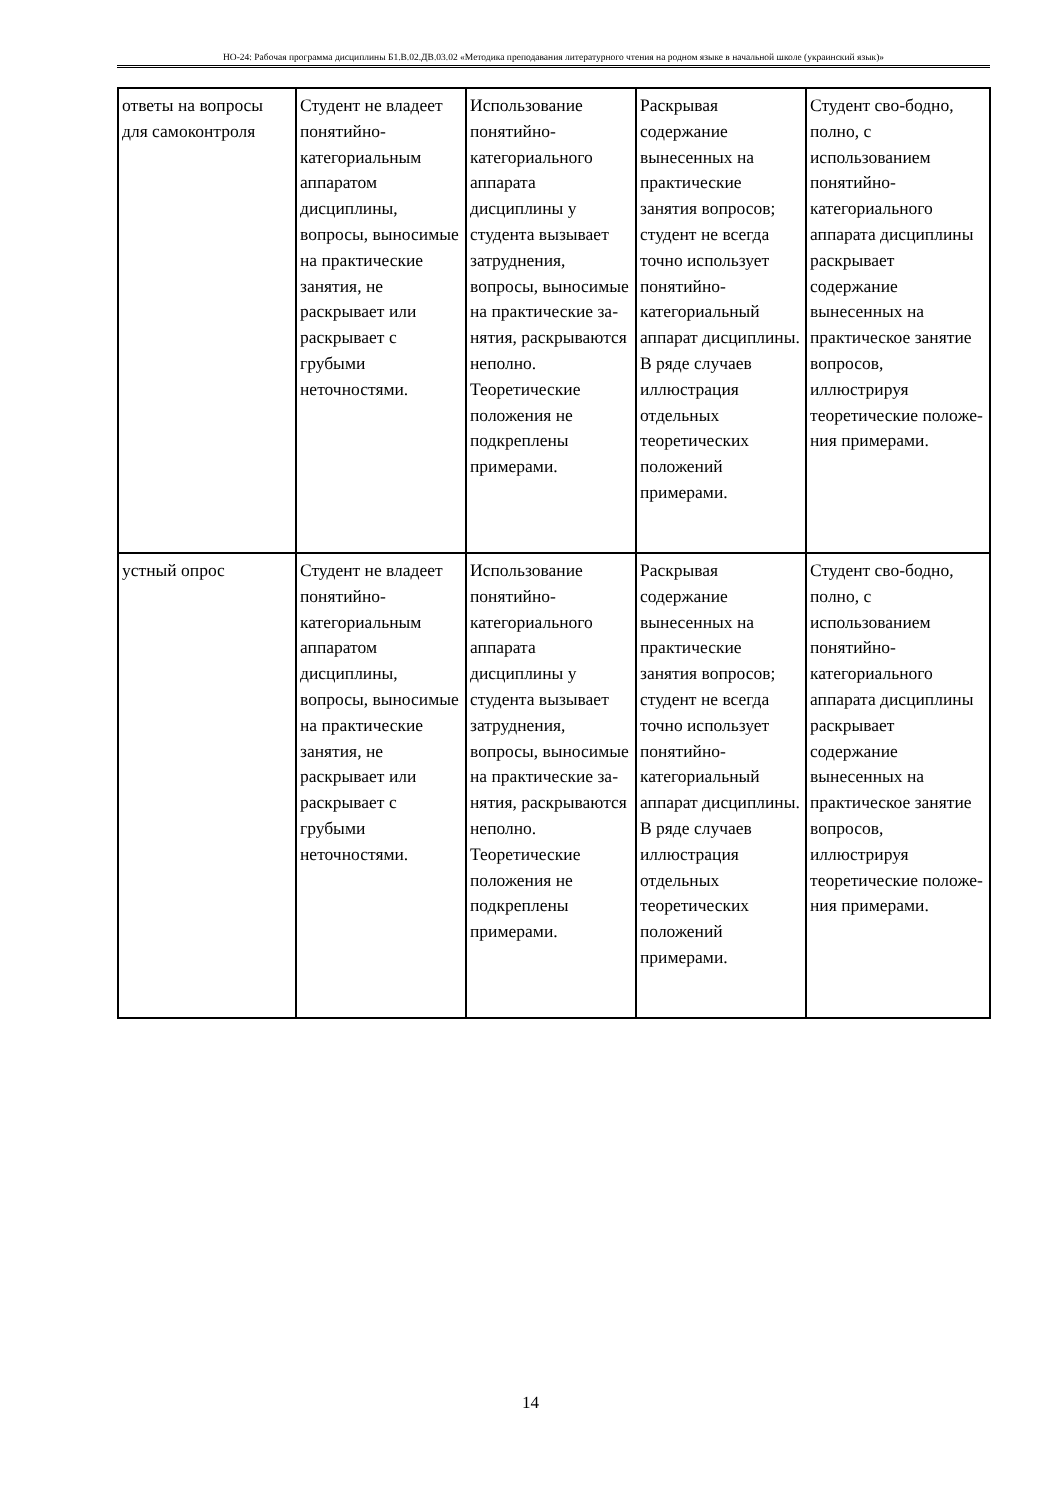НО-24: Рабочая программа дисциплины Б1.В.02.ДВ.03.02 «Методика преподавания литературного чтения на родном языке в начальной школе (украинский язык)»
| ответы на вопросы для самоконтроля | Студент не владеет понятийно-категориальным аппаратом дисциплины, вопросы, выносимые на практические занятия, не раскрывает или раскрывает с грубыми неточностями. | Использование понятийно-категориального аппарата дисциплины у студента вызывает затруднения, вопросы, выносимые на практические за-нятия, раскрываются неполно. Теоретические положения не подкреплены примерами. | Раскрывая содержание вынесенных на практические занятия вопросов; студент не всегда точно использует понятийно-категориальный аппарат дисциплины. В ряде случаев иллюстрация отдельных теоретических положений примерами. | Студент сво-бодно, полно, с использованием понятийно-категориального аппарата дисциплины раскрывает содержание вынесенных на практическое занятие вопросов, иллюстрируя теоретические положе-ния примерами. |
| устный опрос | Студент не владеет понятийно-категориальным аппаратом дисциплины, вопросы, выносимые на практические занятия, не раскрывает или раскрывает с грубыми неточностями. | Использование понятийно-категориального аппарата дисциплины у студента вызывает затруднения, вопросы, выносимые на практические за-нятия, раскрываются неполно. Теоретические положения не подкреплены примерами. | Раскрывая содержание вынесенных на практические занятия вопросов; студент не всегда точно использует понятийно-категориальный аппарат дисциплины. В ряде случаев иллюстрация отдельных теоретических положений примерами. | Студент сво-бодно, полно, с использованием понятийно-категориального аппарата дисциплины раскрывает содержание вынесенных на практическое занятие вопросов, иллюстрируя теоретические положе-ния примерами. |
14